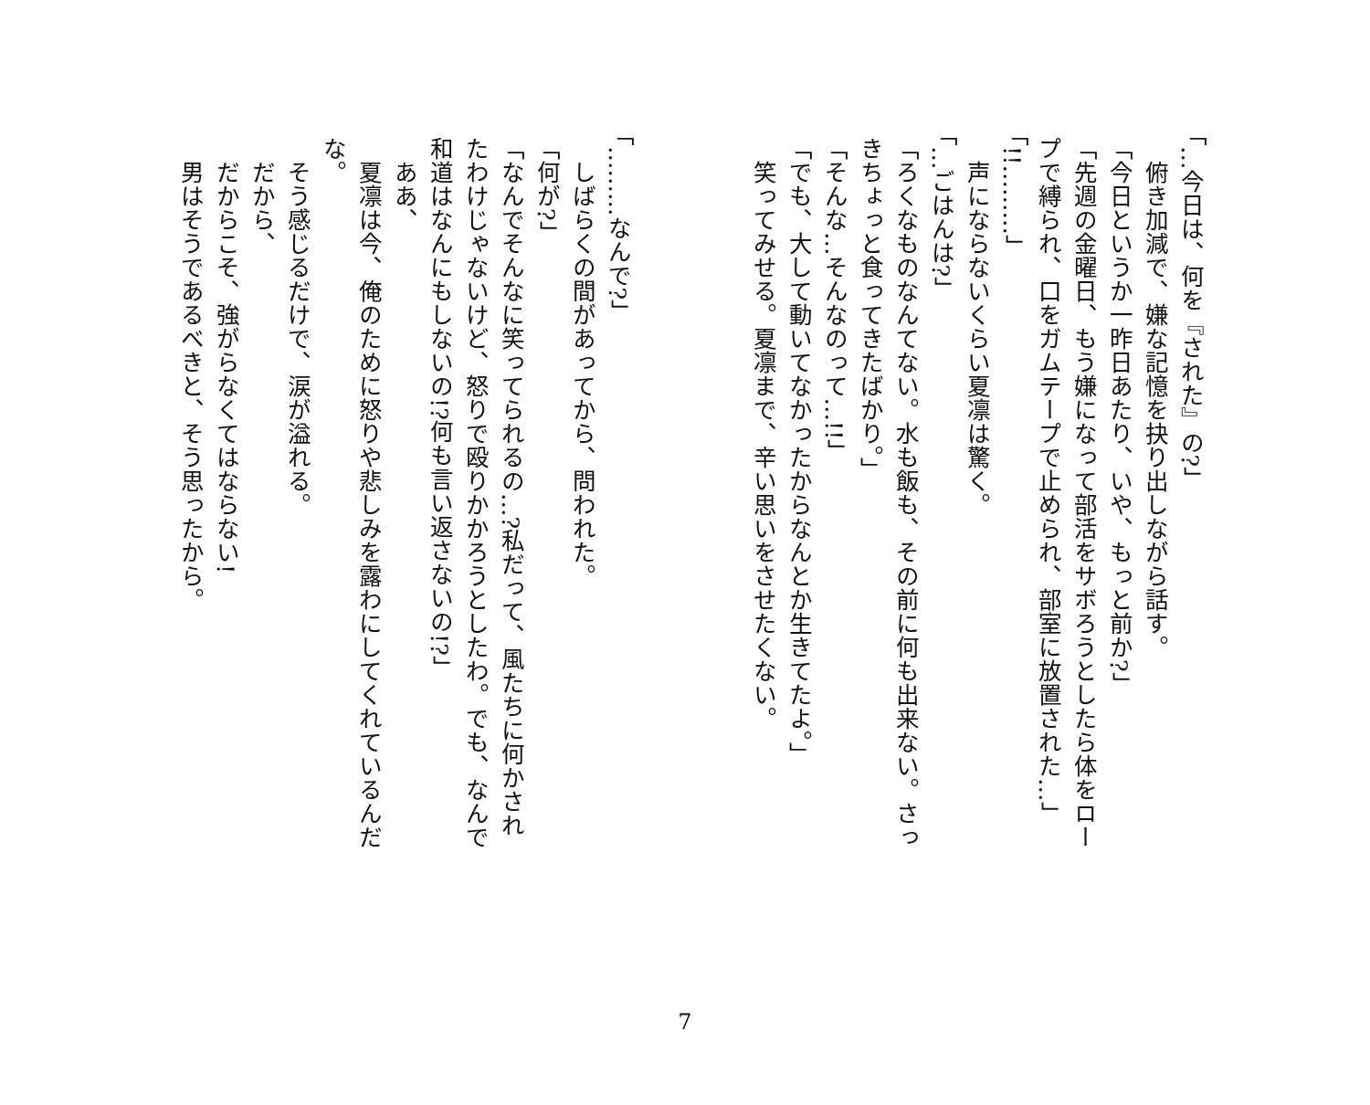「…今日は、何を『された』の?」
　俯き加減で、嫌な記憶を抉り出しながら話す。
「今日というか一昨日あたり、いや、もっと前か?」
「先週の金曜日、もう嫌になって部活をサボろうとしたら体をロープで縛られ、口をガムテープで止められ、部室に放置された…」
「!!………」
　声にならないくらい夏凛は驚く。
「…ごはんは?」
「ろくなものなんてない。水も飯も、その前に何も出来ない。さっきちょっと食ってきたばかり。」
「そんな…そんなのって…!!」
「でも、大して動いてなかったからなんとか生きてたよ。」
　笑ってみせる。夏凛まで、辛い思いをさせたくない。
「………なんで?」
　しばらくの間があってから、問われた。
「何が?」
「なんでそんなに笑ってられるの…?私だって、風たちに何かされたわけじゃないけど、怒りで殴りかかろうとしたわ。でも、なんで和道はなんにもしないの!?何も言い返さないの!?」
　ああ、
　夏凛は今、俺のために怒りや悲しみを露わにしてくれているんだな。
　そう感じるだけで、涙が溢れる。
　だから、
　だからこそ、強がらなくてはならない!
　男はそうであるべきと、そう思ったから。
7